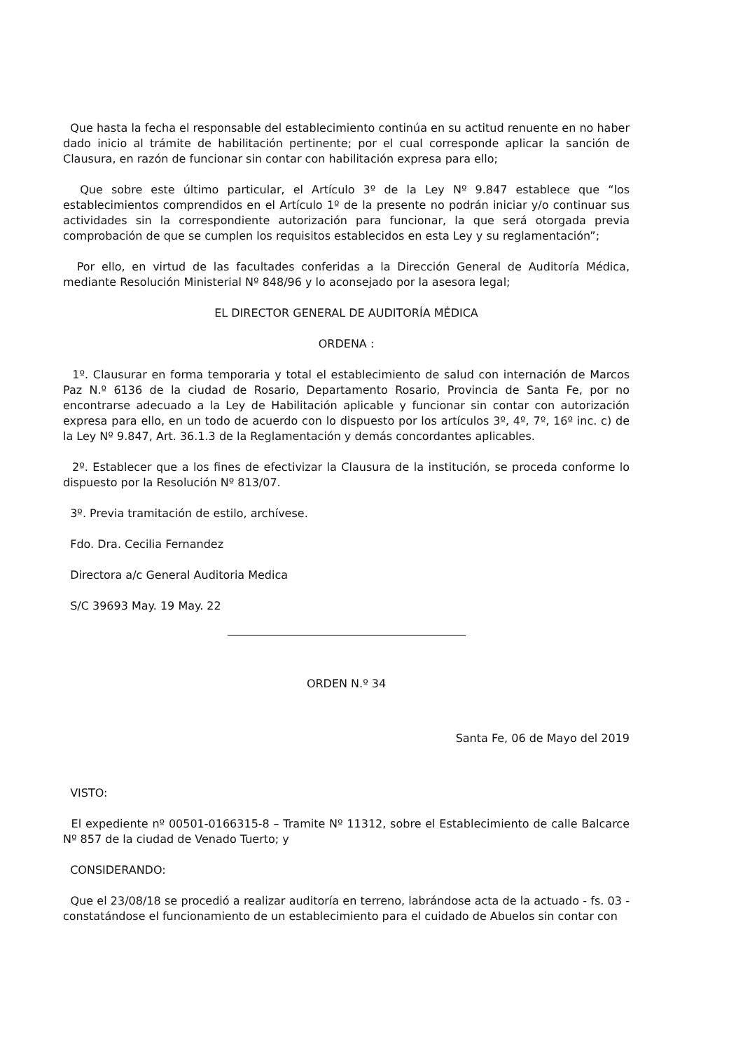Que hasta la fecha el responsable del establecimiento continúa en su actitud renuente en no haber dado inicio al trámite de habilitación pertinente; por el cual corresponde aplicar la sanción de Clausura, en razón de funcionar sin contar con habilitación expresa para ello;
Que sobre este último particular, el Artículo 3º de la Ley Nº 9.847 establece que “los establecimientos comprendidos en el Artículo 1º de la presente no podrán iniciar y/o continuar sus actividades sin la correspondiente autorización para funcionar, la que será otorgada previa comprobación de que se cumplen los requisitos establecidos en esta Ley y su reglamentación”;
Por ello, en virtud de las facultades conferidas a la Dirección General de Auditoría Médica, mediante Resolución Ministerial Nº 848/96 y lo aconsejado por la asesora legal;
EL DIRECTOR GENERAL DE AUDITORÍA MÉDICA
ORDENA :
1º. Clausurar en forma temporaria y total el establecimiento de salud con internación de Marcos Paz N.º 6136 de la ciudad de Rosario, Departamento Rosario, Provincia de Santa Fe, por no encontrarse adecuado a la Ley de Habilitación aplicable y funcionar sin contar con autorización expresa para ello, en un todo de acuerdo con lo dispuesto por los artículos 3º, 4º, 7º, 16º inc. c) de la Ley Nº 9.847, Art. 36.1.3 de la Reglamentación y demás concordantes aplicables.
2º. Establecer que a los fines de efectivizar la Clausura de la institución, se proceda conforme lo dispuesto por la Resolución Nº 813/07.
3º. Previa tramitación de estilo, archívese.
Fdo. Dra. Cecilia Fernandez
Directora a/c General Auditoria Medica
S/C 39693 May. 19 May. 22
ORDEN N.º 34
Santa Fe, 06 de Mayo del 2019
VISTO:
El expediente nº 00501-0166315-8 – Tramite Nº 11312, sobre el Establecimiento de calle Balcarce Nº 857 de la ciudad de Venado Tuerto; y
CONSIDERANDO:
Que el 23/08/18 se procedió a realizar auditoría en terreno, labrándose acta de la actuado - fs. 03 - constatándose el funcionamiento de un establecimiento para el cuidado de Abuelos sin contar con